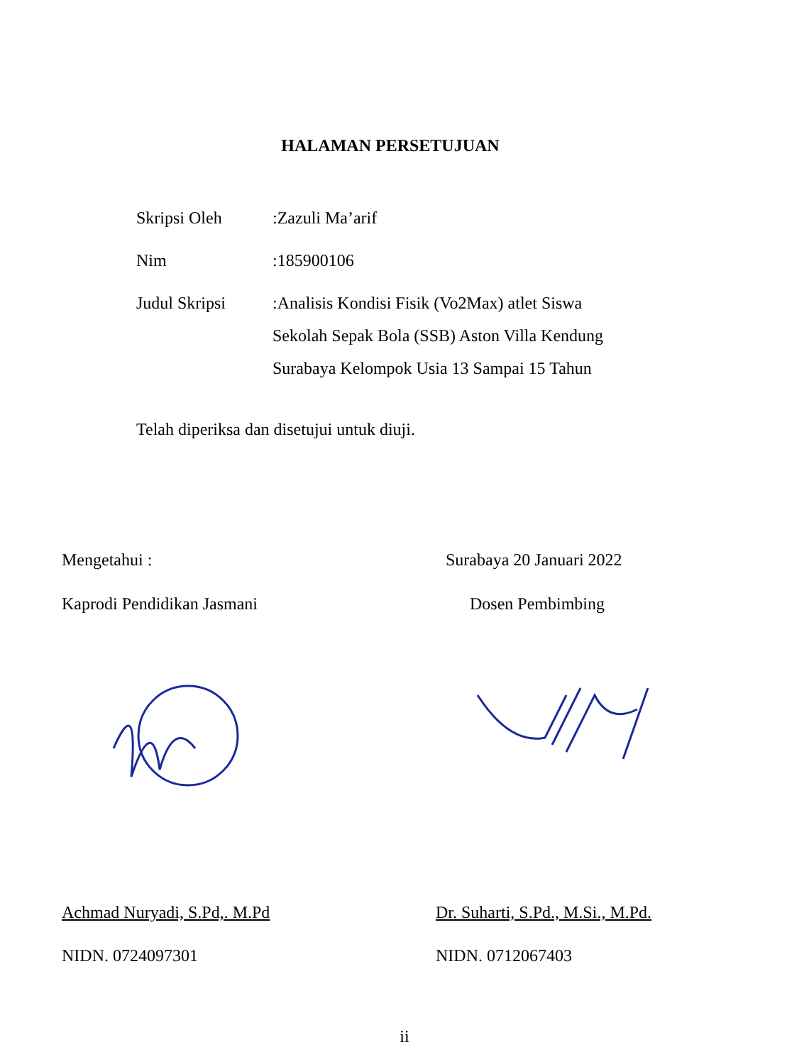HALAMAN PERSETUJUAN
Skripsi Oleh
:Zazuli Ma’arif
Nim
:185900106
Judul Skripsi
:Analisis Kondisi Fisik (Vo2Max) atlet Siswa
Sekolah Sepak Bola (SSB) Aston Villa Kendung
Surabaya Kelompok Usia 13 Sampai 15 Tahun
Telah diperiksa dan disetujui untuk diuji.
Mengetahui : Surabaya 20 Januari 2022
Kaprodi Pendidikan Jasmani Dosen Pembimbing
Achmad Nuryadi, S.Pd,. M.Pd
Dr. Suharti, S.Pd., M.Si., M.Pd.
NIDN. 0724097301 NIDN. 0712067403
ii